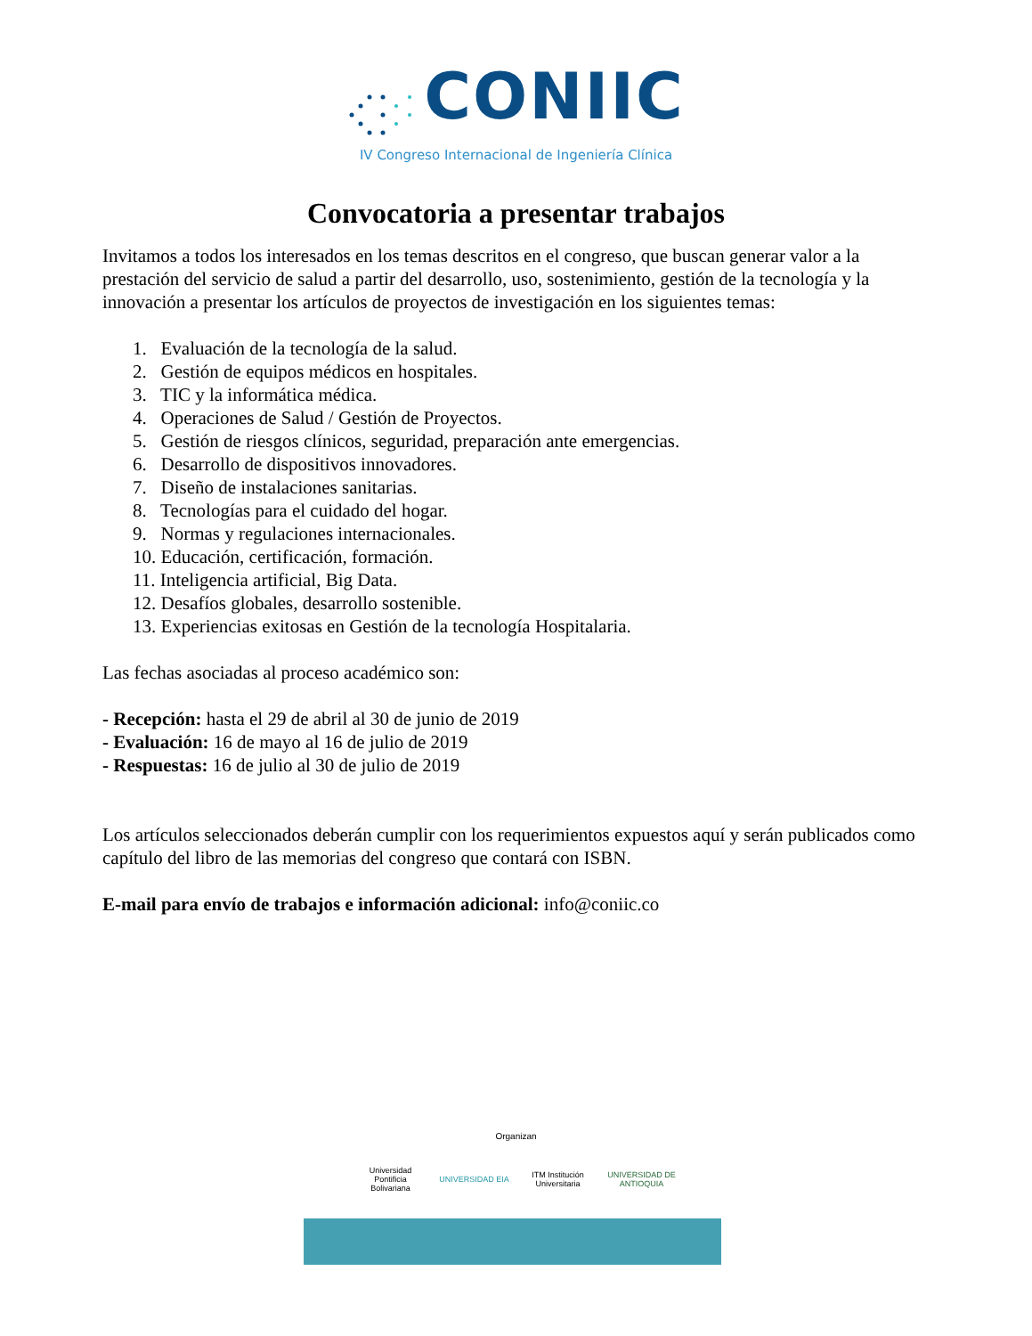CONIIC
IV Congreso Internacional de Ingeniería Clínica
Convocatoria a presentar trabajos
Invitamos a todos los interesados en los temas descritos en el congreso, que buscan generar valor a la prestación del servicio de salud a partir del desarrollo, uso, sostenimiento, gestión de la tecnología y la innovación a presentar los artículos de proyectos de investigación en los siguientes temas:
1. Evaluación de la tecnología de la salud.
2. Gestión de equipos médicos en hospitales.
3. TIC y la informática médica.
4. Operaciones de Salud / Gestión de Proyectos.
5. Gestión de riesgos clínicos, seguridad, preparación ante emergencias.
6. Desarrollo de dispositivos innovadores.
7. Diseño de instalaciones sanitarias.
8. Tecnologías para el cuidado del hogar.
9. Normas y regulaciones internacionales.
10. Educación, certificación, formación.
11. Inteligencia artificial, Big Data.
12. Desafíos globales, desarrollo sostenible.
13. Experiencias exitosas en Gestión de la tecnología Hospitalaria.
Las fechas asociadas al proceso académico son:
- Recepción: hasta el 29 de abril al 30 de junio de 2019
- Evaluación: 16 de mayo al 16 de julio de 2019
- Respuestas: 16 de julio al 30 de julio de 2019
Los artículos seleccionados deberán cumplir con los requerimientos expuestos aquí y serán publicados como capítulo del libro de las memorias del congreso que contará con ISBN.
E-mail para envío de trabajos e información adicional: info@coniic.co
Organizan
Universidad Pontificia Bolivariana
UNIVERSIDAD EIA
ITM Institución Universitaria
UNIVERSIDAD DE ANTIOQUIA